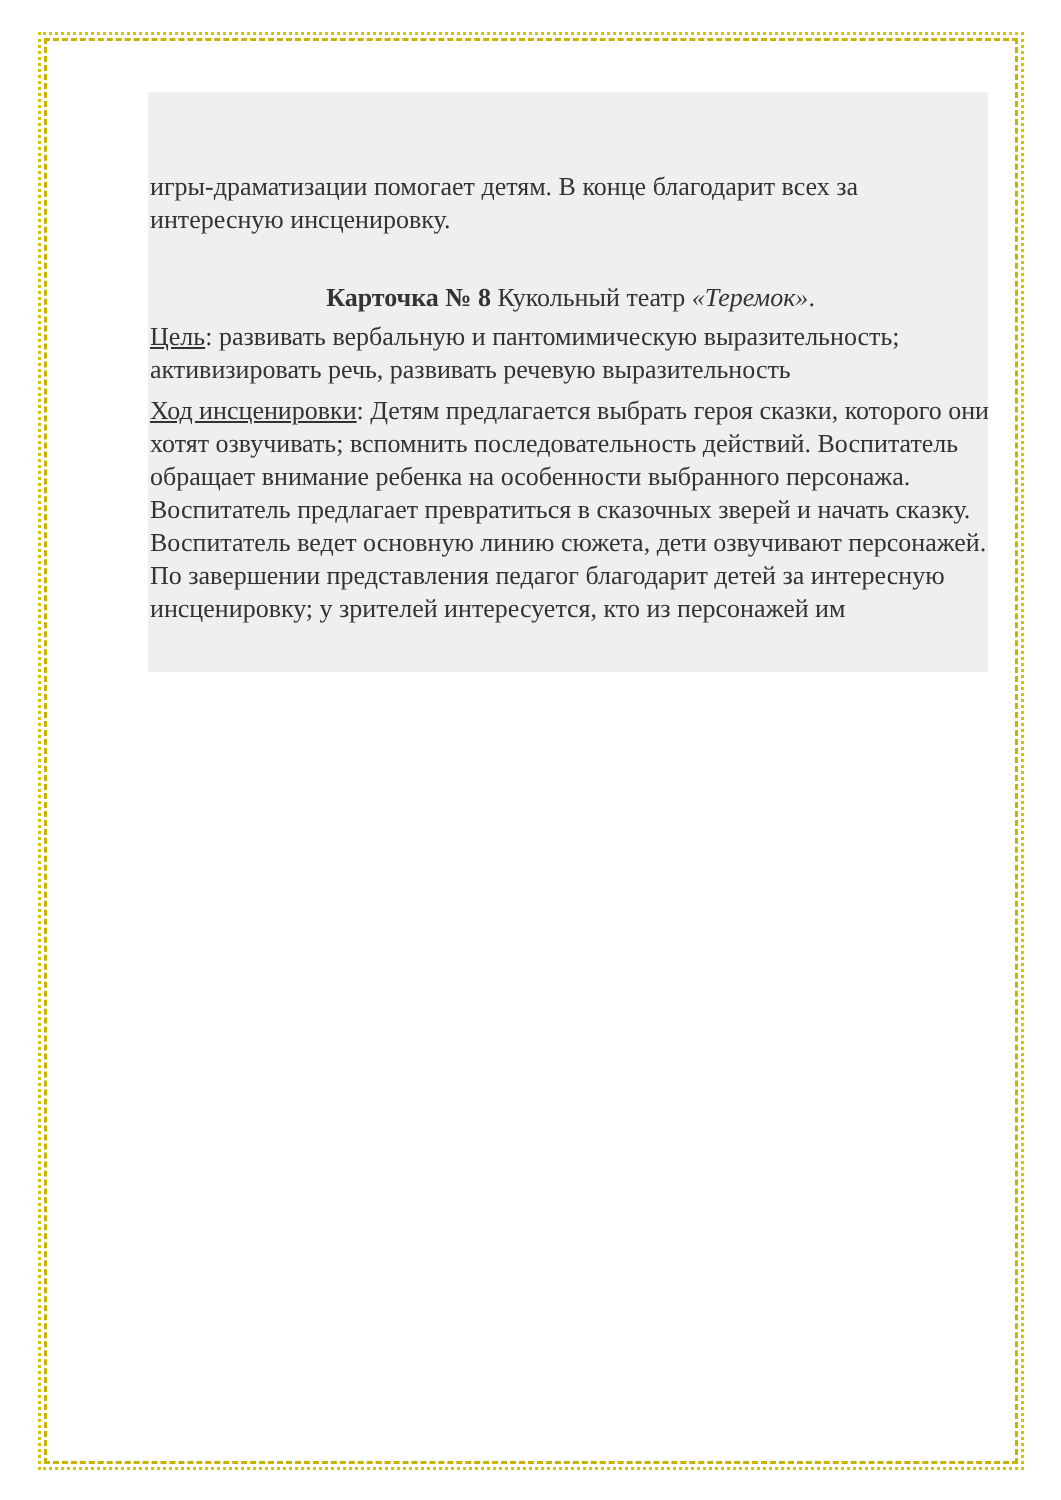игры-драматизации помогает детям. В конце благодарит всех за интересную инсценировку.
Карточка № 8 Кукольный театр «Теремок».
Цель: развивать вербальную и пантомимическую выразительность; активизировать речь, развивать речевую выразительность
Ход инсценировки: Детям предлагается выбрать героя сказки, которого они хотят озвучивать; вспомнить последовательность действий. Воспитатель обращает внимание ребенка на особенности выбранного персонажа. Воспитатель предлагает превратиться в сказочных зверей и начать сказку. Воспитатель ведет основную линию сюжета, дети озвучивают персонажей. По завершении представления педагог благодарит детей за интересную инсценировку; у зрителей интересуется, кто из персонажей им